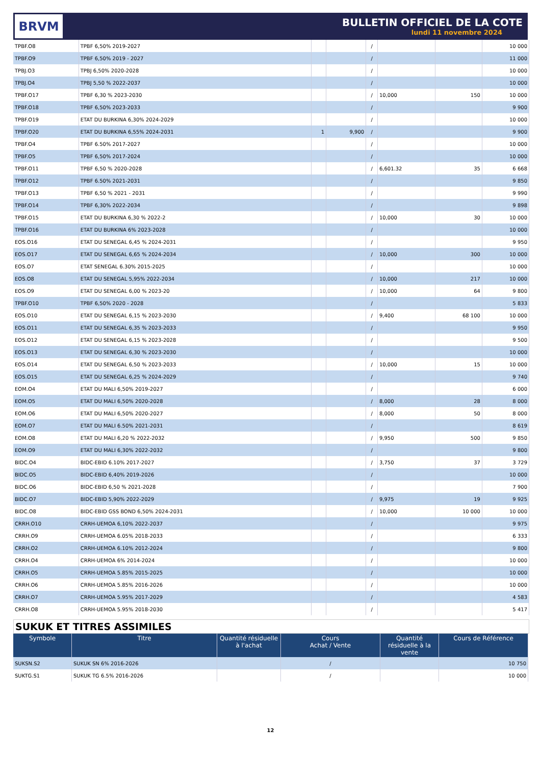BRVM
BULLETIN OFFICIEL DE LA COTE
lundi 11 novembre 2024
| TPBF.O8 | TPBF 6,50% 2019-2027 | | | / | | | 10 000 |
| TPBF.O9 | TPBF 6,50% 2019 - 2027 | | | / | | | 11 000 |
| TPBJ.O3 | TPBJ 6,50% 2020-2028 | | | / | | | 10 000 |
| TPBJ.O4 | TPBJ 5,50 % 2022-2037 | | | / | | | 10 000 |
| TPBF.O17 | TPBF 6,30 % 2023-2030 | | | / | 10,000 | 150 | 10 000 |
| TPBF.O18 | TPBF 6,50% 2023-2033 | | | / | | | 9 900 |
| TPBF.O19 | ETAT DU BURKINA 6,30% 2024-2029 | | | / | | | 10 000 |
| TPBF.O20 | ETAT DU BURKINA 6,55% 2024-2031 | 1 | 9,900 | / | | | 9 900 |
| TPBF.O4 | TPBF 6.50% 2017-2027 | | | / | | | 10 000 |
| TPBF.O5 | TPBF 6,50% 2017-2024 | | | / | | | 10 000 |
| TPBF.O11 | TPBF 6,50 % 2020-2028 | | | / | 6,601.32 | 35 | 6 668 |
| TPBF.O12 | TPBF 6.50% 2021-2031 | | | / | | | 9 850 |
| TPBF.O13 | TPBF 6,50 % 2021 - 2031 | | | / | | | 9 990 |
| TPBF.O14 | TPBF 6,30% 2022-2034 | | | / | | | 9 898 |
| TPBF.O15 | ETAT DU BURKINA 6,30 % 2022-2 | | | / | 10,000 | 30 | 10 000 |
| TPBF.O16 | ETAT DU BURKINA 6% 2023-2028 | | | / | | | 10 000 |
| EOS.O16 | ETAT DU SENEGAL 6,45 % 2024-2031 | | | / | | | 9 950 |
| EOS.O17 | ETAT DU SENEGAL 6,65 % 2024-2034 | | | / | 10,000 | 300 | 10 000 |
| EOS.O7 | ETAT SENEGAL 6.30% 2015-2025 | | | / | | | 10 000 |
| EOS.O8 | ETAT DU SENEGAL 5,95% 2022-2034 | | | / | 10,000 | 217 | 10 000 |
| EOS.O9 | ETAT DU SENEGAL 6,00 % 2023-20 | | | / | 10,000 | 64 | 9 800 |
| TPBF.O10 | TPBF 6,50% 2020 - 2028 | | | / | | | 5 833 |
| EOS.O10 | ETAT DU SENEGAL 6,15 % 2023-2030 | | | / | 9,400 | 68 100 | 10 000 |
| EOS.O11 | ETAT DU SENEGAL 6,35 % 2023-2033 | | | / | | | 9 950 |
| EOS.O12 | ETAT DU SENEGAL 6,15 % 2023-2028 | | | / | | | 9 500 |
| EOS.O13 | ETAT DU SENEGAL 6,30 % 2023-2030 | | | / | | | 10 000 |
| EOS.O14 | ETAT DU SENEGAL 6,50 % 2023-2033 | | | / | 10,000 | 15 | 10 000 |
| EOS.O15 | ETAT DU SENEGAL 6,25 % 2024-2029 | | | / | | | 9 740 |
| EOM.O4 | ETAT DU MALI 6,50% 2019-2027 | | | / | | | 6 000 |
| EOM.O5 | ETAT DU MALI 6,50% 2020-2028 | | | / | 8,000 | 28 | 8 000 |
| EOM.O6 | ETAT DU MALI 6,50% 2020-2027 | | | / | 8,000 | 50 | 8 000 |
| EOM.O7 | ETAT DU MALI 6.50% 2021-2031 | | | / | | | 8 619 |
| EOM.O8 | ETAT DU MALI 6,20 % 2022-2032 | | | / | 9,950 | 500 | 9 850 |
| EOM.O9 | ETAT DU MALI 6,30% 2022-2032 | | | / | | | 9 800 |
| BIDC.O4 | BIDC-EBID 6.10% 2017-2027 | | | / | 3,750 | 37 | 3 729 |
| BIDC.O5 | BIDC-EBID 6,40% 2019-2026 | | | / | | | 10 000 |
| BIDC.O6 | BIDC-EBID 6,50 % 2021-2028 | | | / | | | 7 900 |
| BIDC.O7 | BIDC-EBID 5,90% 2022-2029 | | | / | 9,975 | 19 | 9 925 |
| BIDC.O8 | BIDC-EBID GSS BOND 6,50% 2024-2031 | | | / | 10,000 | 10 000 | 10 000 |
| CRRH.O10 | CRRH-UEMOA 6,10% 2022-2037 | | | / | | | 9 975 |
| CRRH.O9 | CRRH-UEMOA 6.05% 2018-2033 | | | / | | | 6 333 |
| CRRH.O2 | CRRH-UEMOA 6.10% 2012-2024 | | | / | | | 9 800 |
| CRRH.O4 | CRRH-UEMOA 6% 2014-2024 | | | / | | | 10 000 |
| CRRH.O5 | CRRH-UEMOA 5.85% 2015-2025 | | | / | | | 10 000 |
| CRRH.O6 | CRRH-UEMOA 5.85% 2016-2026 | | | / | | | 10 000 |
| CRRH.O7 | CRRH-UEMOA 5.95% 2017-2029 | | | / | | | 4 583 |
| CRRH.O8 | CRRH-UEMOA 5.95% 2018-2030 | | | / | | | 5 417 |
SUKUK ET TITRES ASSIMILES
| Symbole | Titre | Quantité résiduelle à l'achat | Cours Achat / Vente | Quantité résiduelle à la vente | Cours de Référence |
| --- | --- | --- | --- | --- | --- |
| SUKSN.S2 | SUKUK SN 6% 2016-2026 | | / | | 10 750 |
| SUKTG.S1 | SUKUK TG 6.5% 2016-2026 | | / | | 10 000 |
12